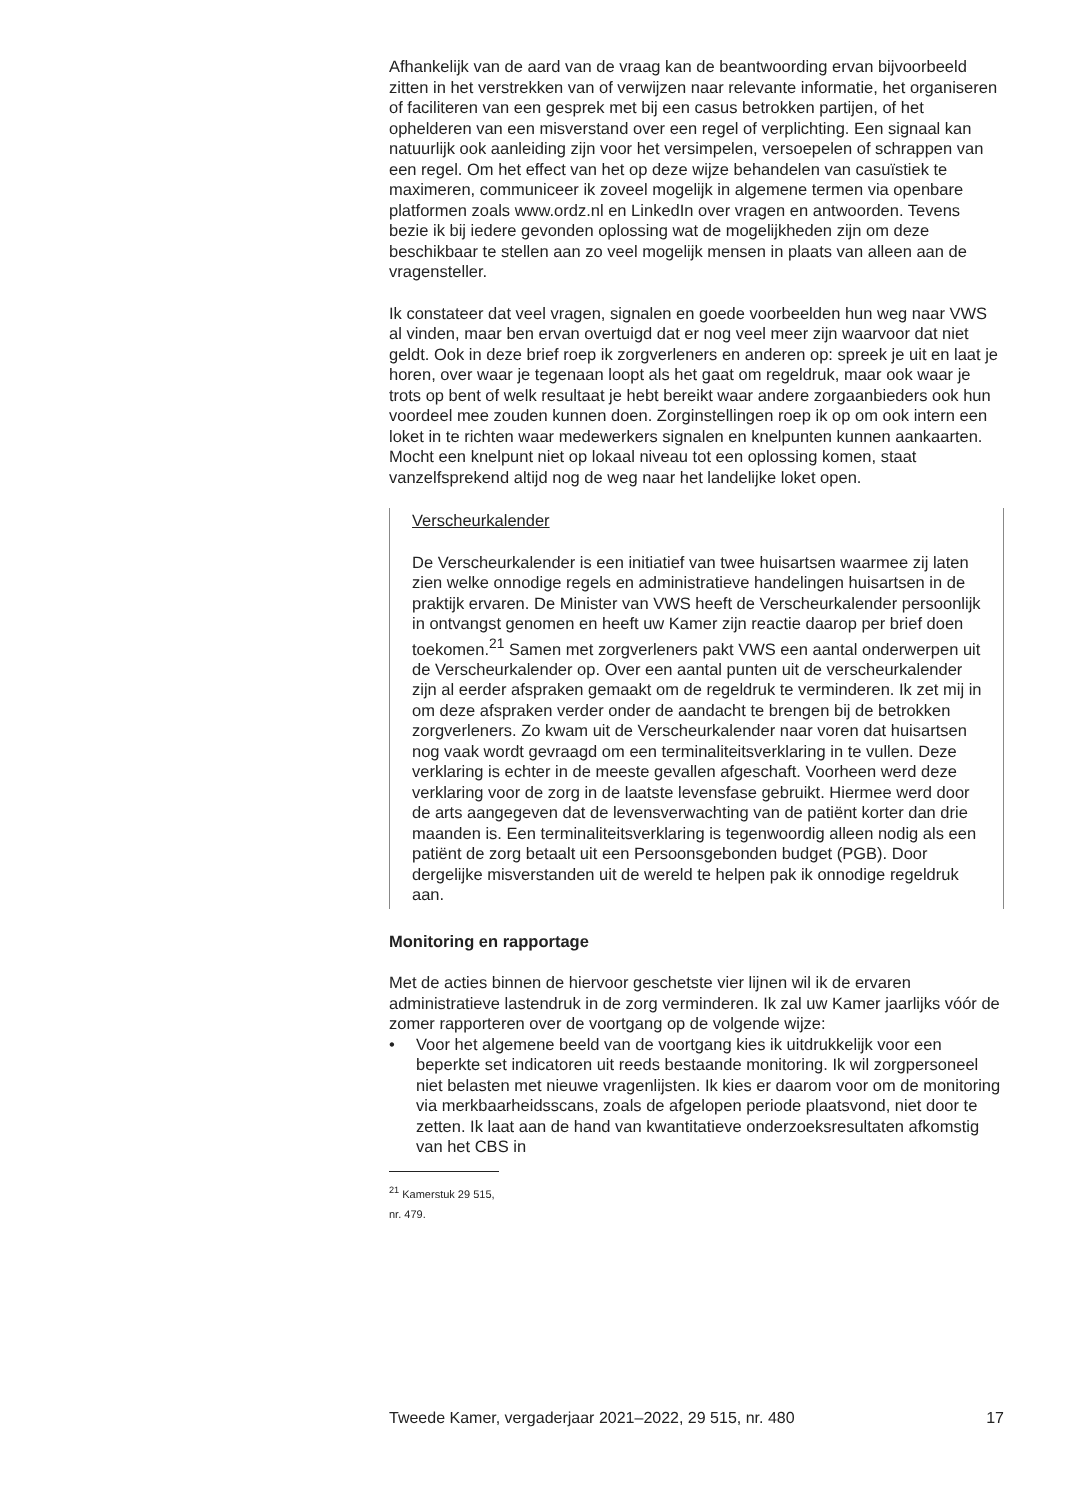Afhankelijk van de aard van de vraag kan de beantwoording ervan bijvoorbeeld zitten in het verstrekken van of verwijzen naar relevante informatie, het organiseren of faciliteren van een gesprek met bij een casus betrokken partijen, of het ophelderen van een misverstand over een regel of verplichting. Een signaal kan natuurlijk ook aanleiding zijn voor het versimpelen, versoepelen of schrappen van een regel. Om het effect van het op deze wijze behandelen van casuïstiek te maximeren, communiceer ik zoveel mogelijk in algemene termen via openbare platformen zoals www.ordz.nl en LinkedIn over vragen en antwoorden. Tevens bezie ik bij iedere gevonden oplossing wat de mogelijkheden zijn om deze beschikbaar te stellen aan zo veel mogelijk mensen in plaats van alleen aan de vragensteller.
Ik constateer dat veel vragen, signalen en goede voorbeelden hun weg naar VWS al vinden, maar ben ervan overtuigd dat er nog veel meer zijn waarvoor dat niet geldt. Ook in deze brief roep ik zorgverleners en anderen op: spreek je uit en laat je horen, over waar je tegenaan loopt als het gaat om regeldruk, maar ook waar je trots op bent of welk resultaat je hebt bereikt waar andere zorgaanbieders ook hun voordeel mee zouden kunnen doen. Zorginstellingen roep ik op om ook intern een loket in te richten waar medewerkers signalen en knelpunten kunnen aankaarten. Mocht een knelpunt niet op lokaal niveau tot een oplossing komen, staat vanzelfsprekend altijd nog de weg naar het landelijke loket open.
Verscheurkalender
De Verscheurkalender is een initiatief van twee huisartsen waarmee zij laten zien welke onnodige regels en administratieve handelingen huisartsen in de praktijk ervaren. De Minister van VWS heeft de Verscheurkalender persoonlijk in ontvangst genomen en heeft uw Kamer zijn reactie daarop per brief doen toekomen.<sup>21</sup> Samen met zorgverleners pakt VWS een aantal onderwerpen uit de Verscheurkalender op. Over een aantal punten uit de verscheurkalender zijn al eerder afspraken gemaakt om de regeldruk te verminderen. Ik zet mij in om deze afspraken verder onder de aandacht te brengen bij de betrokken zorgverleners. Zo kwam uit de Verscheurkalender naar voren dat huisartsen nog vaak wordt gevraagd om een terminaliteitsverklaring in te vullen. Deze verklaring is echter in de meeste gevallen afgeschaft. Voorheen werd deze verklaring voor de zorg in de laatste levensfase gebruikt. Hiermee werd door de arts aangegeven dat de levensverwachting van de patiënt korter dan drie maanden is. Een terminaliteitsverklaring is tegenwoordig alleen nodig als een patiënt de zorg betaalt uit een Persoonsgebonden budget (PGB). Door dergelijke misverstanden uit de wereld te helpen pak ik onnodige regeldruk aan.
Monitoring en rapportage
Met de acties binnen de hiervoor geschetste vier lijnen wil ik de ervaren administratieve lastendruk in de zorg verminderen. Ik zal uw Kamer jaarlijks vóór de zomer rapporteren over de voortgang op de volgende wijze:
• Voor het algemene beeld van de voortgang kies ik uitdrukkelijk voor een beperkte set indicatoren uit reeds bestaande monitoring. Ik wil zorgpersoneel niet belasten met nieuwe vragenlijsten. Ik kies er daarom voor om de monitoring via merkbaarheidsscans, zoals de afgelopen periode plaatsvond, niet door te zetten. Ik laat aan de hand van kwantitatieve onderzoeksresultaten afkomstig van het CBS in
<sup>21</sup> Kamerstuk 29 515, nr. 479.
Tweede Kamer, vergaderjaar 2021–2022, 29 515, nr. 480 17